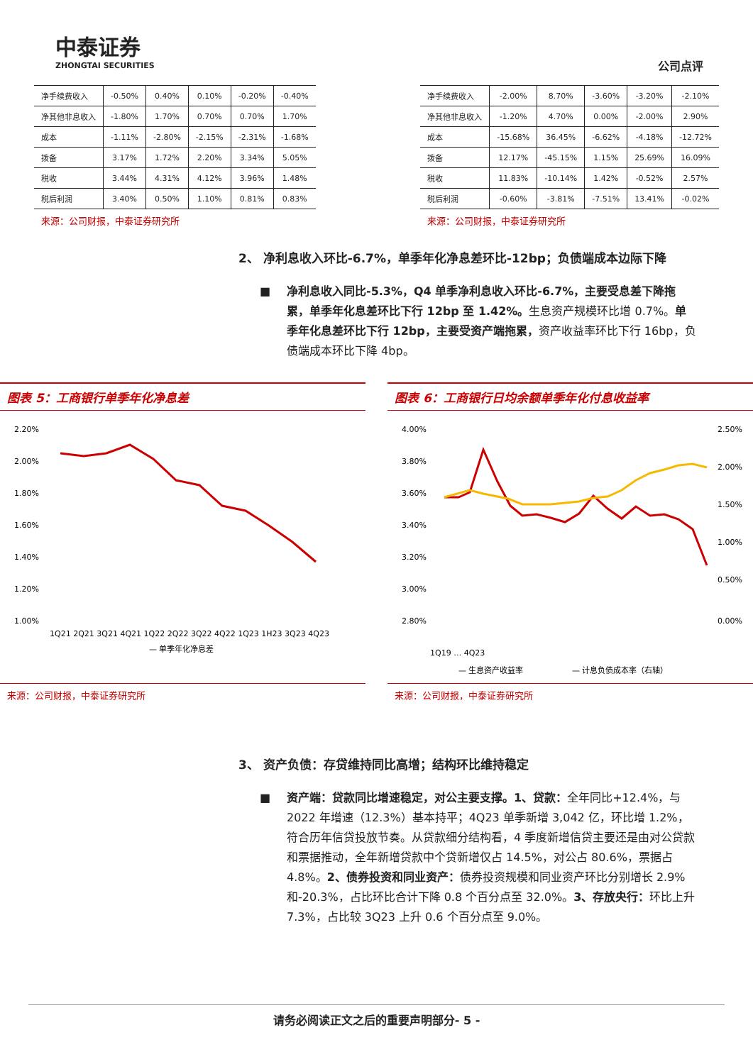中泰证券
ZHONGTAI SECURITIES
公司点评
| 净手续费收入 | -0.50% | 0.40% | 0.10% | -0.20% | -0.40% |
| 净其他非息收入 | -1.80% | 1.70% | 0.70% | 0.70% | 1.70% |
| 成本 | -1.11% | -2.80% | -2.15% | -2.31% | -1.68% |
| 拨备 | 3.17% | 1.72% | 2.20% | 3.34% | 5.05% |
| 税收 | 3.44% | 4.31% | 4.12% | 3.96% | 1.48% |
| 税后利润 | 3.40% | 0.50% | 1.10% | 0.81% | 0.83% |
来源：公司财报，中泰证券研究所
| 净手续费收入 | -2.00% | 8.70% | -3.60% | -3.20% | -2.10% |
| 净其他非息收入 | -1.20% | 4.70% | 0.00% | -2.00% | 2.90% |
| 成本 | -15.68% | 36.45% | -6.62% | -4.18% | -12.72% |
| 拨备 | 12.17% | -45.15% | 1.15% | 25.69% | 16.09% |
| 税收 | 11.83% | -10.14% | 1.42% | -0.52% | 2.57% |
| 税后利润 | -0.60% | -3.81% | -7.51% | 13.41% | -0.02% |
来源：公司财报，中泰证券研究所
2、 净利息收入环比-6.7%，单季年化净息差环比-12bp；负债端成本边际下降
净利息收入同比-5.3%，Q4 单季净利息收入环比-6.7%，主要受息差下降拖累，单季年化息差环比下行 12bp 至 1.42%。生息资产规模环比增 0.7%。单季年化息差环比下行 12bp，主要受资产端拖累，资产收益率环比下行 16bp，负债端成本环比下降 4bp。
图表 5：工商银行单季年化净息差
2.20%
2.00%
1.80%
1.60%
1.40%
1.20%
1.00%
1Q21 2Q21 3Q21 4Q21 1Q22 2Q22 3Q22 4Q22 1Q23 1H23 3Q23 4Q23
— 单季年化净息差
图表 6：工商银行日均余额单季年化付息收益率
4.00%
3.80%
3.60%
3.40%
3.20%
3.00%
2.80%
2.50%
2.00%
1.50%
1.00%
0.50%
0.00%
1Q19 … 4Q23
— 生息资产收益率
— 计息负债成本率（右轴）
来源：公司财报，中泰证券研究所 来源：公司财报，中泰证券研究所
3、 资产负债：存贷维持同比高增；结构环比维持稳定
资产端：贷款同比增速稳定，对公主要支撑。1、贷款：全年同比+12.4%，与 2022 年增速（12.3%）基本持平；4Q23 单季新增 3,042 亿，环比增 1.2%，符合历年信贷投放节奏。从贷款细分结构看，4 季度新增信贷主要还是由对公贷款和票据推动，全年新增贷款中个贷新增仅占 14.5%，对公占 80.6%，票据占 4.8%。2、债券投资和同业资产：债券投资规模和同业资产环比分别增长 2.9%和-20.3%，占比环比合计下降 0.8 个百分点至 32.0%。3、存放央行：环比上升 7.3%，占比较 3Q23 上升 0.6 个百分点至 9.0%。
请务必阅读正文之后的重要声明部分- 5 -